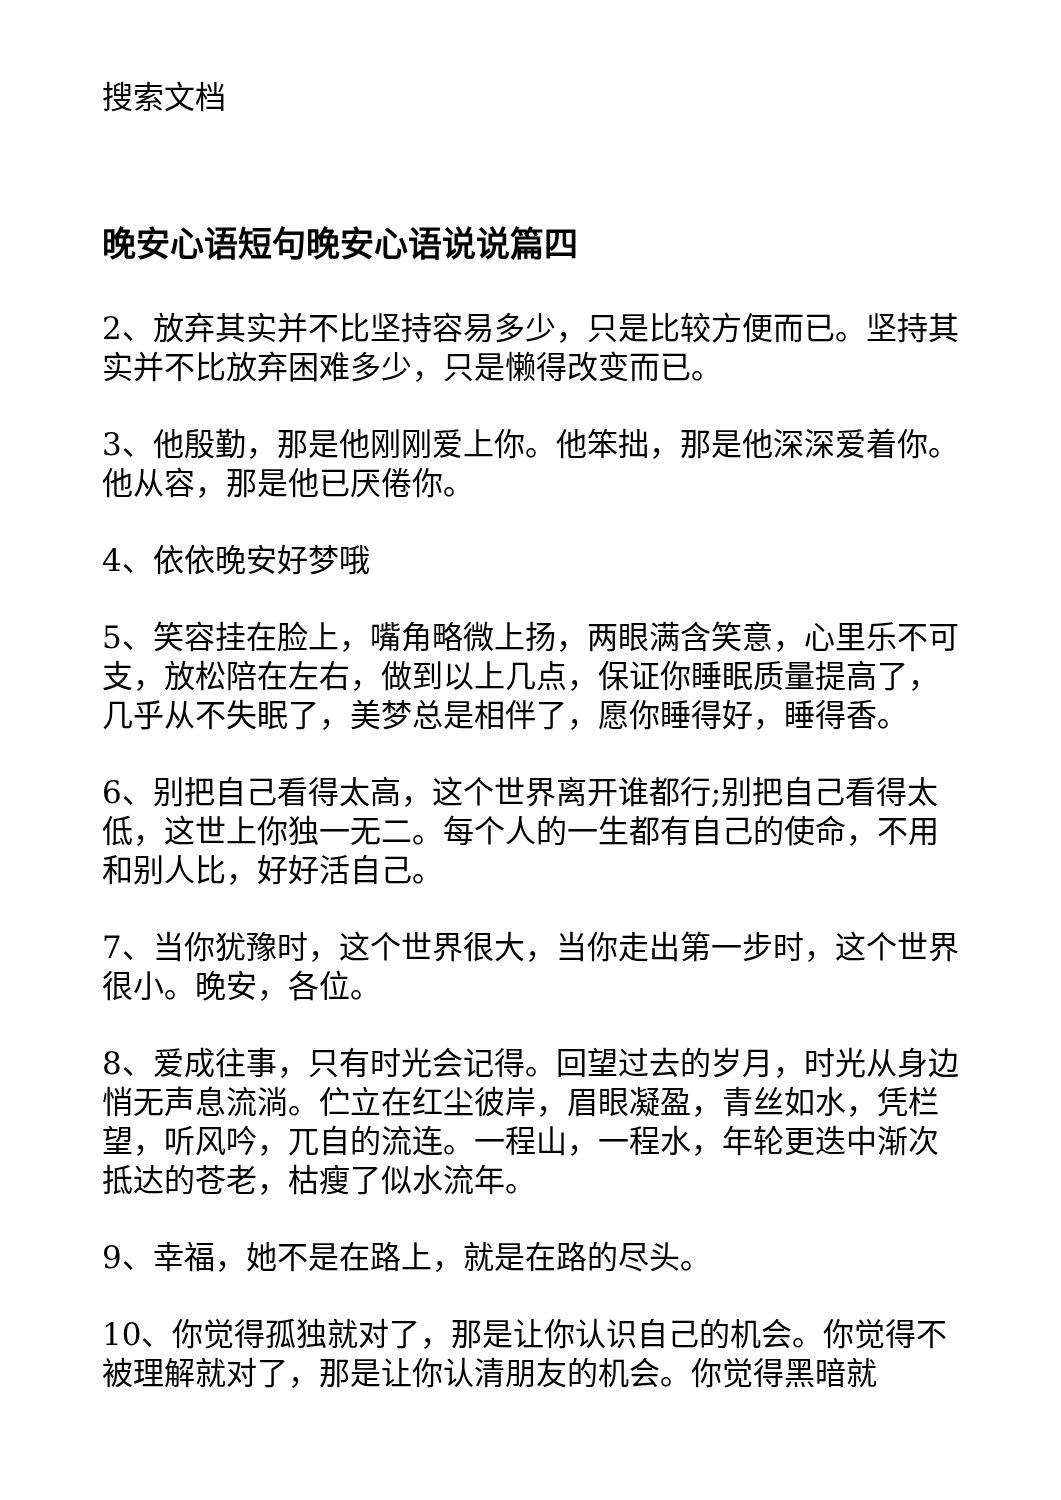搜索文档
晚安心语短句晚安心语说说篇四
2、放弃其实并不比坚持容易多少，只是比较方便而已。坚持其实并不比放弃困难多少，只是懒得改变而已。
3、他殷勤，那是他刚刚爱上你。他笨拙，那是他深深爱着你。他从容，那是他已厌倦你。
4、依依晚安好梦哦
5、笑容挂在脸上，嘴角略微上扬，两眼满含笑意，心里乐不可支，放松陪在左右，做到以上几点，保证你睡眠质量提高了，几乎从不失眠了，美梦总是相伴了，愿你睡得好，睡得香。
6、别把自己看得太高，这个世界离开谁都行;别把自己看得太低，这世上你独一无二。每个人的一生都有自己的使命，不用和别人比，好好活自己。
7、当你犹豫时，这个世界很大，当你走出第一步时，这个世界很小。晚安，各位。
8、爱成往事，只有时光会记得。回望过去的岁月，时光从身边悄无声息流淌。伫立在红尘彼岸，眉眼凝盈，青丝如水，凭栏望，听风吟，兀自的流连。一程山，一程水，年轮更迭中渐次抵达的苍老，枯瘦了似水流年。
9、幸福，她不是在路上，就是在路的尽头。
10、你觉得孤独就对了，那是让你认识自己的机会。你觉得不被理解就对了，那是让你认清朋友的机会。你觉得黑暗就